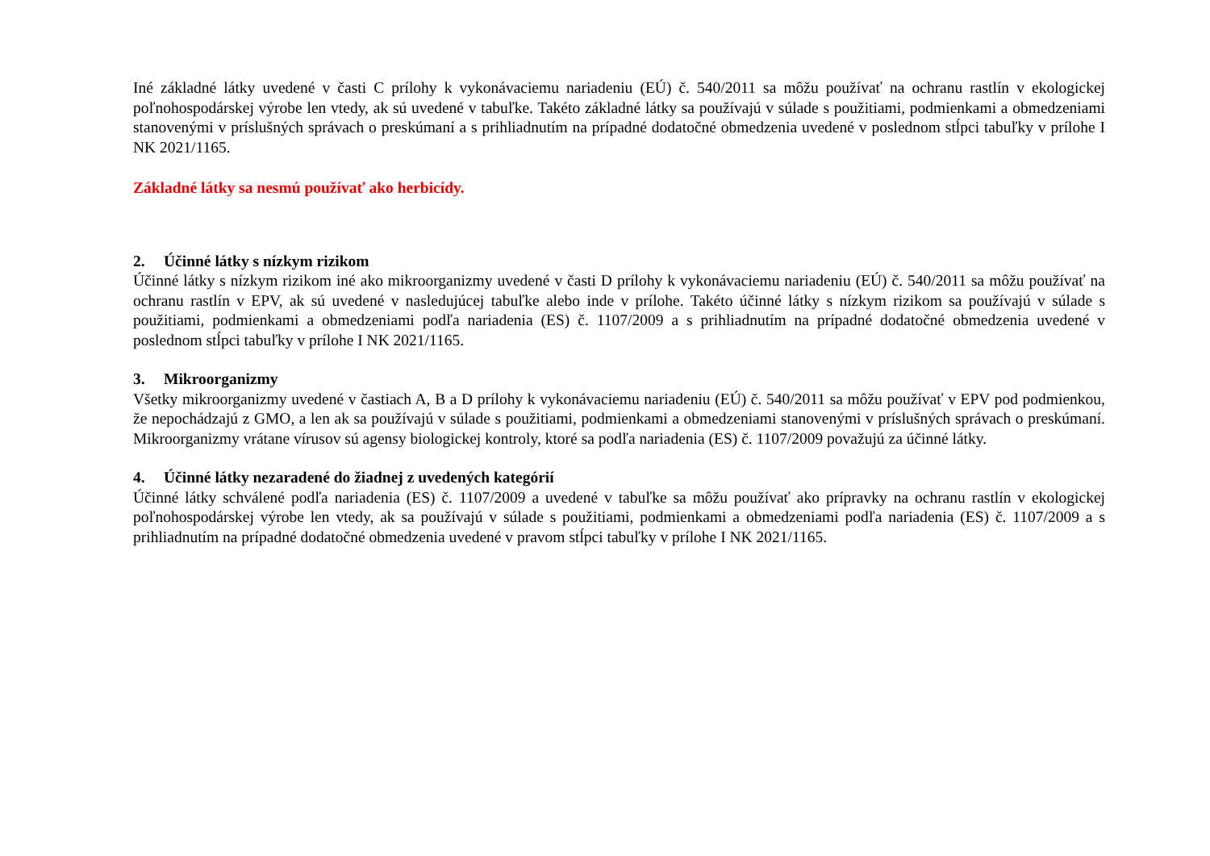Iné základné látky uvedené v časti C prílohy k vykonávaciemu nariadeniu (EÚ) č. 540/2011 sa môžu používať na ochranu rastlín v ekologickej poľnohospodárskej výrobe len vtedy, ak sú uvedené v tabuľke. Takéto základné látky sa používajú v súlade s použitiami, podmienkami a obmedzeniami stanovenými v príslušných správach o preskúmaní a s prihliadnutím na prípadné dodatočné obmedzenia uvedené v poslednom stĺpci tabuľky v prílohe I NK 2021/1165.
Základné látky sa nesmú používať ako herbicídy.
2. Účinné látky s nízkym rizikom
Účinné látky s nízkym rizikom iné ako mikroorganizmy uvedené v časti D prílohy k vykonávaciemu nariadeniu (EÚ) č. 540/2011 sa môžu používať na ochranu rastlín v EPV, ak sú uvedené v nasledujúcej tabuľke alebo inde v prílohe. Takéto účinné látky s nízkym rizikom sa používajú v súlade s použitiami, podmienkami a obmedzeniami podľa nariadenia (ES) č. 1107/2009 a s prihliadnutím na prípadné dodatočné obmedzenia uvedené v poslednom stĺpci tabuľky v prílohe I NK 2021/1165.
3. Mikroorganizmy
Všetky mikroorganizmy uvedené v častiach A, B a D prílohy k vykonávaciemu nariadeniu (EÚ) č. 540/2011 sa môžu používať v EPV pod podmienkou, že nepochádzajú z GMO, a len ak sa používajú v súlade s použitiami, podmienkami a obmedzeniami stanovenými v príslušných správach o preskúmaní. Mikroorganizmy vrátane vírusov sú agensy biologickej kontroly, ktoré sa podľa nariadenia (ES) č. 1107/2009 považujú za účinné látky.
4. Účinné látky nezaradené do žiadnej z uvedených kategórií
Účinné látky schválené podľa nariadenia (ES) č. 1107/2009 a uvedené v tabuľke sa môžu používať ako prípravky na ochranu rastlín v ekologickej poľnohospodárskej výrobe len vtedy, ak sa používajú v súlade s použitiami, podmienkami a obmedzeniami podľa nariadenia (ES) č. 1107/2009 a s prihliadnutím na prípadné dodatočné obmedzenia uvedené v pravom stĺpci tabuľky v prílohe I NK 2021/1165.